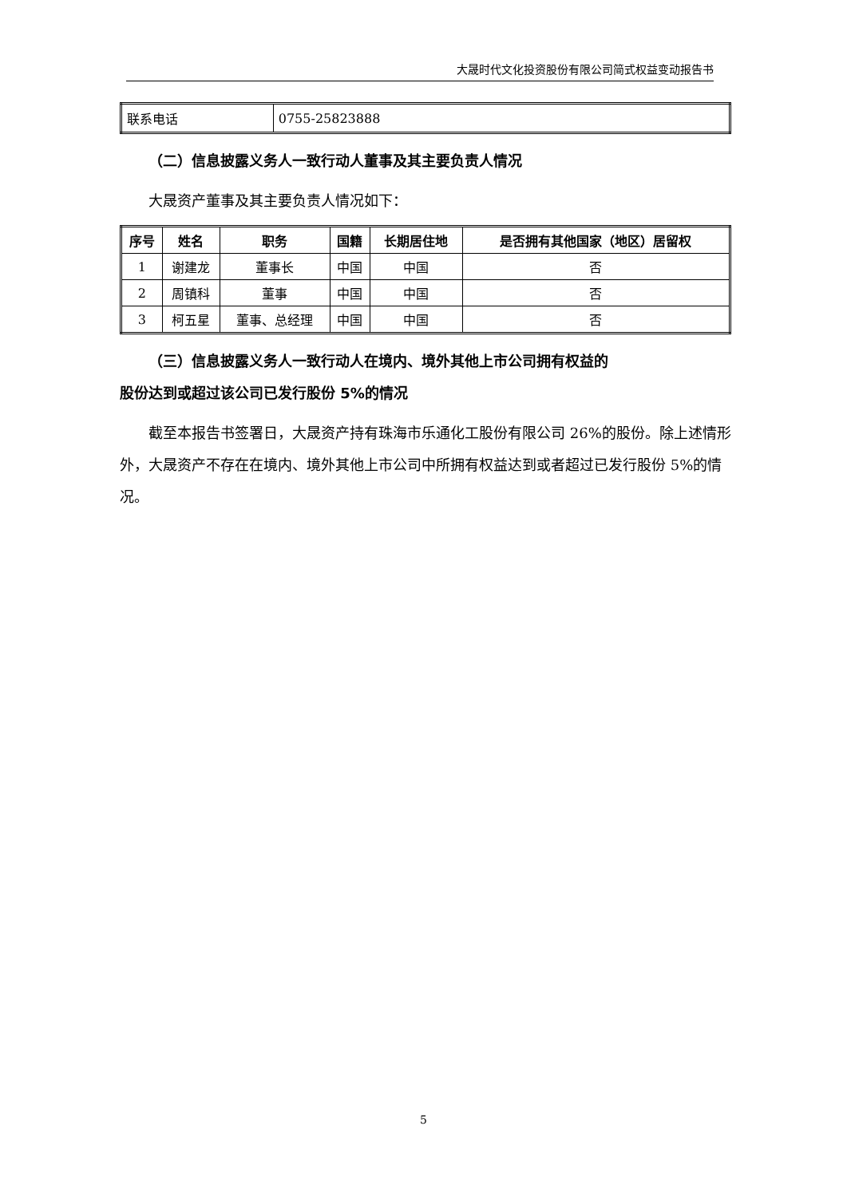大晟时代文化投资股份有限公司简式权益变动报告书
| 联系电话 | 0755-25823888 |
（二）信息披露义务人一致行动人董事及其主要负责人情况
大晟资产董事及其主要负责人情况如下：
| 序号 | 姓名 | 职务 | 国籍 | 长期居住地 | 是否拥有其他国家（地区）居留权 |
| --- | --- | --- | --- | --- | --- |
| 1 | 谢建龙 | 董事长 | 中国 | 中国 | 否 |
| 2 | 周镇科 | 董事 | 中国 | 中国 | 否 |
| 3 | 柯五星 | 董事、总经理 | 中国 | 中国 | 否 |
（三）信息披露义务人一致行动人在境内、境外其他上市公司拥有权益的
股份达到或超过该公司已发行股份 5%的情况
截至本报告书签署日，大晟资产持有珠海市乐通化工股份有限公司 26%的股份。除上述情形外，大晟资产不存在在境内、境外其他上市公司中所拥有权益达到或者超过已发行股份 5%的情况。
5